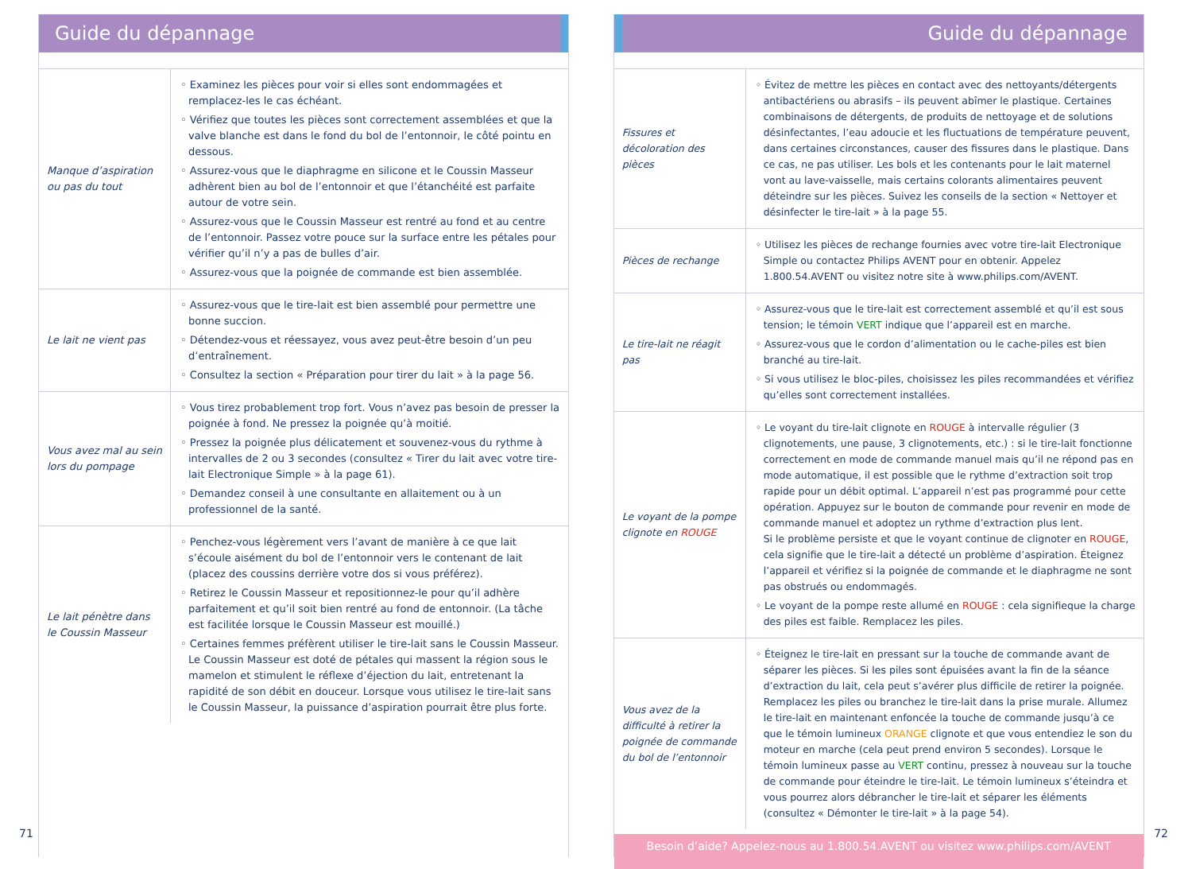Guide du dépannage
| Manque d’aspiration ou pas du tout | ◦ Examinez les pièces pour voir si elles sont endommagées et remplacez-les le cas échéant. ◦ Vérifiez que toutes les pièces sont correctement assemblées et que la valve blanche est dans le fond du bol de l’entonnoir, le côté pointu en dessous. ◦ Assurez-vous que le diaphragme en silicone et le Coussin Masseur adhèrent bien au bol de l’entonnoir et que l’étanchéité est parfaite autour de votre sein. ◦ Assurez-vous que le Coussin Masseur est rentré au fond et au centre de l’entonnoir. Passez votre pouce sur la surface entre les pétales pour vérifier qu’il n’y a pas de bulles d’air. ◦ Assurez-vous que la poignée de commande est bien assemblée. |
| Le lait ne vient pas | ◦ Assurez-vous que le tire-lait est bien assemblé pour permettre une bonne succion. ◦ Détendez-vous et réessayez, vous avez peut-être besoin d’un peu d’entraînement. ◦ Consultez la section « Préparation pour tirer du lait » à la page 56. |
| Vous avez mal au sein lors du pompage | ◦ Vous tirez probablement trop fort. Vous n’avez pas besoin de presser la poignée à fond. Ne pressez la poignée qu’à moitié. ◦ Pressez la poignée plus délicatement et souvenez-vous du rythme à intervalles de 2 ou 3 secondes (consultez « Tirer du lait avec votre tire-lait Electronique Simple » à la page 61). ◦ Demandez conseil à une consultante en allaitement ou à un professionnel de la santé. |
| Le lait pénètre dans le Coussin Masseur | ◦ Penchez-vous légèrement vers l’avant de manière à ce que lait s’écoule aisément du bol de l’entonnoir vers le contenant de lait (placez des coussins derrière votre dos si vous préférez). ◦ Retirez le Coussin Masseur et repositionnez-le pour qu’il adhère parfaitement et qu’il soit bien rentré au fond de entonnoir. (La tâche est facilitée lorsque le Coussin Masseur est mouillé.) ◦ Certaines femmes préfèrent utiliser le tire-lait sans le Coussin Masseur. Le Coussin Masseur est doté de pétales qui massent la région sous le mamelon et stimulent le réflexe d’éjection du lait, entretenant la rapidité de son débit en douceur. Lorsque vous utilisez le tire-lait sans le Coussin Masseur, la puissance d’aspiration pourrait être plus forte. |
71
Guide du dépannage
| Fissures et décoloration des pièces | ◦ Évitez de mettre les pièces en contact avec des nettoyants/détergents antibactériens ou abrasifs – ils peuvent abîmer le plastique. Certaines combinaisons de détergents, de produits de nettoyage et de solutions désinfectantes, l’eau adoucie et les fluctuations de température peuvent, dans certaines circonstances, causer des fissures dans le plastique. Dans ce cas, ne pas utiliser. Les bols et les contenants pour le lait maternel vont au lave-vaisselle, mais certains colorants alimentaires peuvent déteindre sur les pièces. Suivez les conseils de la section « Nettoyer et désinfecter le tire-lait » à la page 55. |
| Pièces de rechange | ◦ Utilisez les pièces de rechange fournies avec votre tire-lait Electronique Simple ou contactez Philips AVENT pour en obtenir. Appelez 1.800.54.AVENT ou visitez notre site à www.philips.com/AVENT. |
| Le tire-lait ne réagit pas | ◦ Assurez-vous que le tire-lait est correctement assemblé et qu’il est sous tension; le témoin VERT indique que l’appareil est en marche. ◦ Assurez-vous que le cordon d’alimentation ou le cache-piles est bien branché au tire-lait. ◦ Si vous utilisez le bloc-piles, choisissez les piles recommandées et vérifiez qu’elles sont correctement installées. |
| Le voyant de la pompe clignote en ROUGE | ◦ Le voyant du tire-lait clignote en ROUGE à intervalle régulier (3 clignotements, une pause, 3 clignotements, etc.) : si le tire-lait fonctionne correctement en mode de commande manuel mais qu’il ne répond pas en mode automatique, il est possible que le rythme d’extraction soit trop rapide pour un débit optimal. L’appareil n’est pas programmé pour cette opération. Appuyez sur le bouton de commande pour revenir en mode de commande manuel et adoptez un rythme d’extraction plus lent. Si le problème persiste et que le voyant continue de clignoter en ROUGE , cela signifie que le tire-lait a détecté un problème d’aspiration. Éteignez l’appareil et vérifiez si la poignée de commande et le diaphragme ne sont pas obstrués ou endommagés. ◦ Le voyant de la pompe reste allumé en ROUGE : cela signifieque la charge des piles est faible. Remplacez les piles. |
| Vous avez de la difficulté à retirer la poignée de commande du bol de l’entonnoir | ◦ Éteignez le tire-lait en pressant sur la touche de commande avant de séparer les pièces. Si les piles sont épuisées avant la fin de la séance d’extraction du lait, cela peut s’avérer plus difficile de retirer la poignée. Remplacez les piles ou branchez le tire-lait dans la prise murale. Allumez le tire-lait en maintenant enfoncée la touche de commande jusqu’à ce que le témoin lumineux ORANGE clignote et que vous entendiez le son du moteur en marche (cela peut prend environ 5 secondes). Lorsque le témoin lumineux passe au VERT continu, pressez à nouveau sur la touche de commande pour éteindre le tire-lait. Le témoin lumineux s’éteindra et vous pourrez alors débrancher le tire-lait et séparer les éléments (consultez « Démonter le tire-lait » à la page 54). |
Besoin d’aide? Appelez-nous au 1.800.54.AVENT ou visitez www.philips.com/AVENT
72